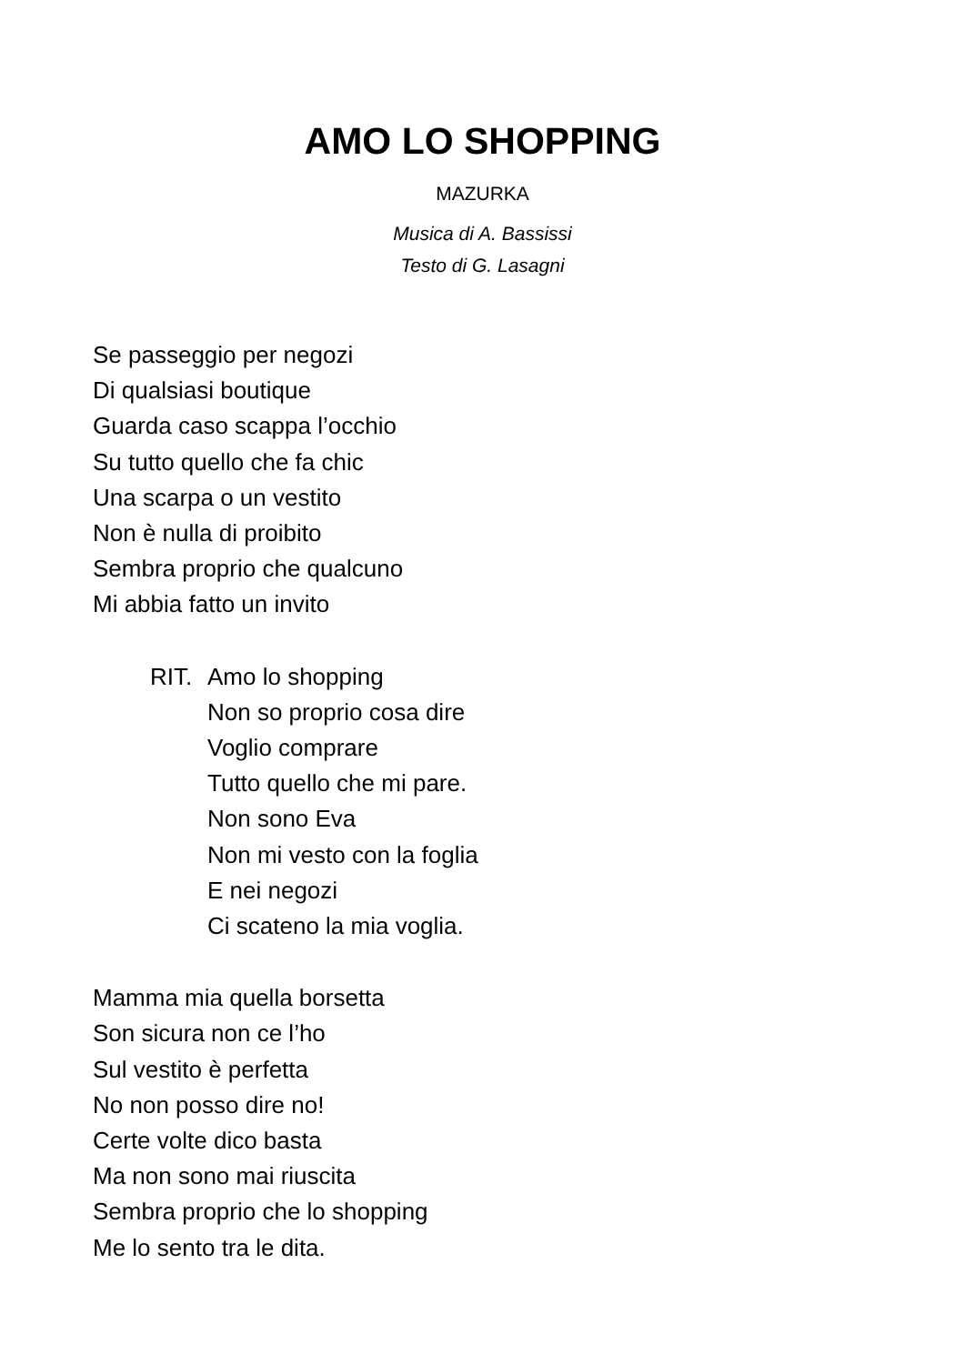AMO LO SHOPPING
MAZURKA
Musica di A. Bassissi
Testo di G. Lasagni
Se passeggio per negozi
Di qualsiasi boutique
Guarda caso scappa l’occhio
Su tutto quello che fa chic
Una scarpa o un vestito
Non è nulla di proibito
Sembra proprio che qualcuno
Mi abbia fatto un invito
RIT. Amo lo shopping
Non so proprio cosa dire
Voglio comprare
Tutto quello che mi pare.
Non sono Eva
Non mi vesto con la foglia
E nei negozi
Ci scateno la mia voglia.
Mamma mia quella borsetta
Son sicura non ce l’ho
Sul vestito è perfetta
No non posso dire no!
Certe volte dico basta
Ma non sono mai riuscita
Sembra proprio che lo shopping
Me lo sento tra le dita.